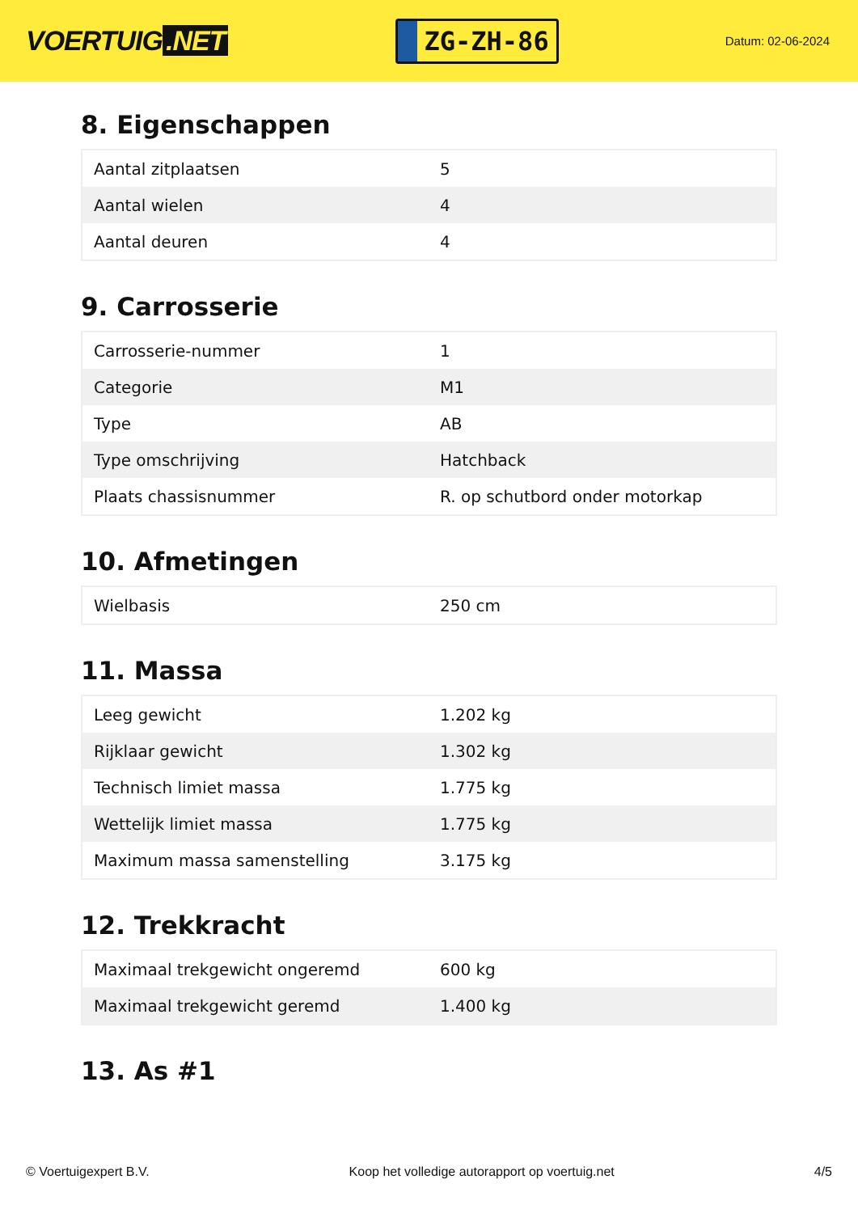VOERTUIG.NET
ZG-ZH-86
Datum: 02-06-2024
8. Eigenschappen
| Aantal zitplaatsen | 5 |
| Aantal wielen | 4 |
| Aantal deuren | 4 |
9. Carrosserie
| Carrosserie-nummer | 1 |
| Categorie | M1 |
| Type | AB |
| Type omschrijving | Hatchback |
| Plaats chassisnummer | R. op schutbord onder motorkap |
10. Afmetingen
| Wielbasis | 250 cm |
11. Massa
| Leeg gewicht | 1.202 kg |
| Rijklaar gewicht | 1.302 kg |
| Technisch limiet massa | 1.775 kg |
| Wettelijk limiet massa | 1.775 kg |
| Maximum massa samenstelling | 3.175 kg |
12. Trekkracht
| Maximaal trekgewicht ongeremd | 600 kg |
| Maximaal trekgewicht geremd | 1.400 kg |
13. As #1
© Voertuigexpert B.V. Koop het volledige autorapport op voertuig.net 4/5